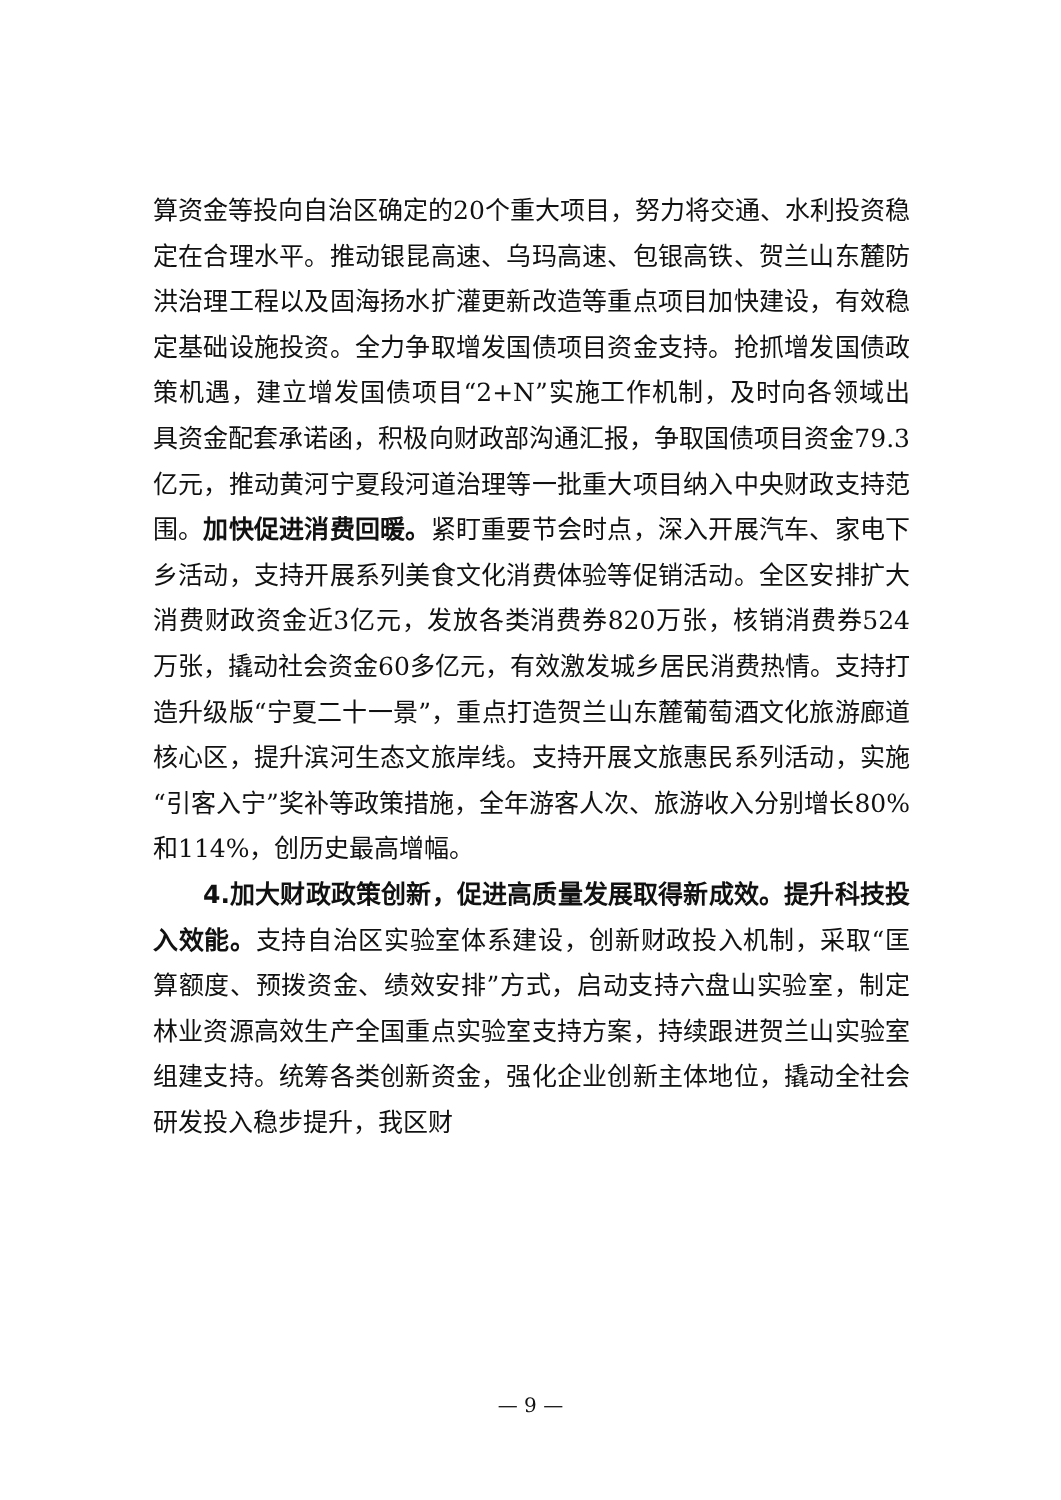算资金等投向自治区确定的20个重大项目，努力将交通、水利投资稳定在合理水平。推动银昆高速、乌玛高速、包银高铁、贺兰山东麓防洪治理工程以及固海扬水扩灌更新改造等重点项目加快建设，有效稳定基础设施投资。全力争取增发国债项目资金支持。抢抓增发国债政策机遇，建立增发国债项目“2+N”实施工作机制，及时向各领域出具资金配套承诺函，积极向财政部沟通汇报，争取国债项目资金79.3亿元，推动黄河宁夏段河道治理等一批重大项目纳入中央财政支持范围。加快促进消费回暖。紧盯重要节会时点，深入开展汽车、家电下乡活动，支持开展系列美食文化消费体验等促销活动。全区安排扩大消费财政资金近3亿元，发放各类消费券820万张，核销消费券524万张，撬动社会资金60多亿元，有效激发城乡居民消费热情。支持打造升级版“宁夏二十一景”，重点打造贺兰山东麓葡萄酒文化旅游廊道核心区，提升滨河生态文旅岸线。支持开展文旅惠民系列活动，实施“引客入宁”奖补等政策措施，全年游客人次、旅游收入分别增长80%和114%，创历史最高增幅。
4.加大财政政策创新，促进高质量发展取得新成效。提升科技投入效能。支持自治区实验室体系建设，创新财政投入机制，采取“匡算额度、预拨资金、绩效安排”方式，启动支持六盘山实验室，制定林业资源高效生产全国重点实验室支持方案，持续跟进贺兰山实验室组建支持。统筹各类创新资金，强化企业创新主体地位，撬动全社会研发投入稳步提升，我区财
— 9 —